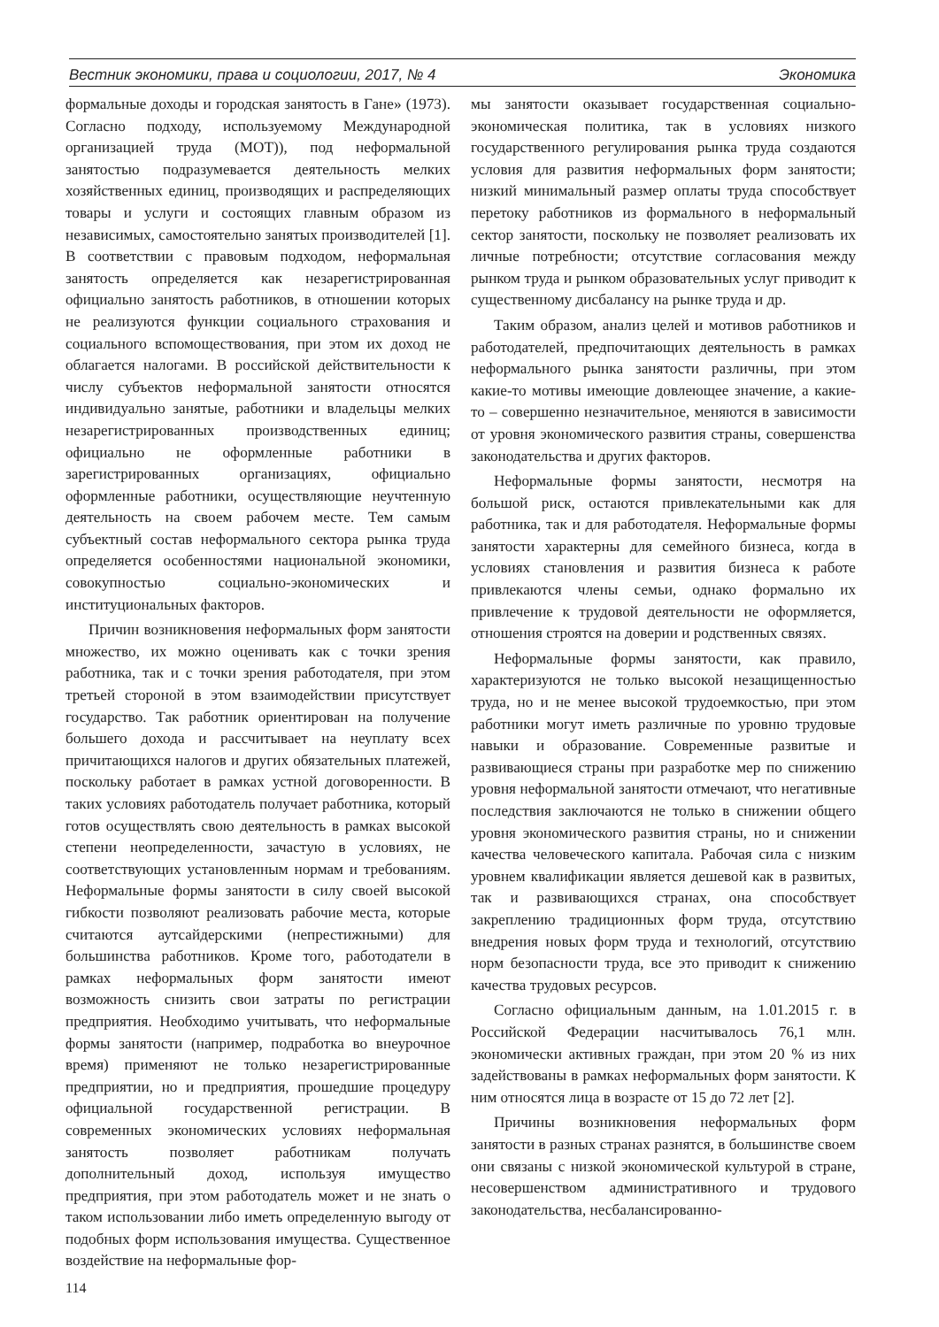Вестник экономики, права и социологии, 2017, № 4 Экономика
формальные доходы и городская занятость в Гане» (1973). Согласно подходу, используемому Международной организацией труда (МОТ)), под неформальной занятостью подразумевается деятельность мелких хозяйственных единиц, производящих и распределяющих товары и услуги и состоящих главным образом из независимых, самостоятельно занятых производителей [1]. В соответствии с правовым подходом, неформальная занятость определяется как незарегистрированная официально занятость работников, в отношении которых не реализуются функции социального страхования и социального вспомоществования, при этом их доход не облагается налогами. В российской действительности к числу субъектов неформальной занятости относятся индивидуально занятые, работники и владельцы мелких незарегистрированных производственных единиц; официально не оформленные работники в зарегистрированных организациях, официально оформленные работники, осуществляющие неучтенную деятельность на своем рабочем месте. Тем самым субъектный состав неформального сектора рынка труда определяется особенностями национальной экономики, совокупностью социально-экономических и институциональных факторов.
Причин возникновения неформальных форм занятости множество, их можно оценивать как с точки зрения работника, так и с точки зрения работодателя, при этом третьей стороной в этом взаимодействии присутствует государство. Так работник ориентирован на получение большего дохода и рассчитывает на неуплату всех причитающихся налогов и других обязательных платежей, поскольку работает в рамках устной договоренности. В таких условиях работодатель получает работника, который готов осуществлять свою деятельность в рамках высокой степени неопределенности, зачастую в условиях, не соответствующих установленным нормам и требованиям. Неформальные формы занятости в силу своей высокой гибкости позволяют реализовать рабочие места, которые считаются аутсайдерскими (непрестижными) для большинства работников. Кроме того, работодатели в рамках неформальных форм занятости имеют возможность снизить свои затраты по регистрации предприятия. Необходимо учитывать, что неформальные формы занятости (например, подработка во внеурочное время) применяют не только незарегистрированные предприятии, но и предприятия, прошедшие процедуру официальной государственной регистрации. В современных экономических условиях неформальная занятость позволяет работникам получать дополнительный доход, используя имущество предприятия, при этом работодатель может и не знать о таком использовании либо иметь определенную выгоду от подобных форм использования имущества. Существенное воздействие на неформальные фор-
114
мы занятости оказывает государственная социально-экономическая политика, так в условиях низкого государственного регулирования рынка труда создаются условия для развития неформальных форм занятости; низкий минимальный размер оплаты труда способствует перетоку работников из формального в неформальный сектор занятости, поскольку не позволяет реализовать их личные потребности; отсутствие согласования между рынком труда и рынком образовательных услуг приводит к существенному дисбалансу на рынке труда и др.
Таким образом, анализ целей и мотивов работников и работодателей, предпочитающих деятельность в рамках неформального рынка занятости различны, при этом какие-то мотивы имеющие довлеющее значение, а какие-то – совершенно незначительное, меняются в зависимости от уровня экономического развития страны, совершенства законодательства и других факторов.
Неформальные формы занятости, несмотря на большой риск, остаются привлекательными как для работника, так и для работодателя. Неформальные формы занятости характерны для семейного бизнеса, когда в условиях становления и развития бизнеса к работе привлекаются члены семьи, однако формально их привлечение к трудовой деятельности не оформляется, отношения строятся на доверии и родственных связях.
Неформальные формы занятости, как правило, характеризуются не только высокой незащищенностью труда, но и не менее высокой трудоемкостью, при этом работники могут иметь различные по уровню трудовые навыки и образование. Современные развитые и развивающиеся страны при разработке мер по снижению уровня неформальной занятости отмечают, что негативные последствия заключаются не только в снижении общего уровня экономического развития страны, но и снижении качества человеческого капитала. Рабочая сила с низким уровнем квалификации является дешевой как в развитых, так и развивающихся странах, она способствует закреплению традиционных форм труда, отсутствию внедрения новых форм труда и технологий, отсутствию норм безопасности труда, все это приводит к снижению качества трудовых ресурсов.
Согласно официальным данным, на 1.01.2015 г. в Российской Федерации насчитывалось 76,1 млн. экономически активных граждан, при этом 20 % из них задействованы в рамках неформальных форм занятости. К ним относятся лица в возрасте от 15 до 72 лет [2].
Причины возникновения неформальных форм занятости в разных странах разнятся, в большинстве своем они связаны с низкой экономической культурой в стране, несовершенством административного и трудового законодательства, несбалансированно-